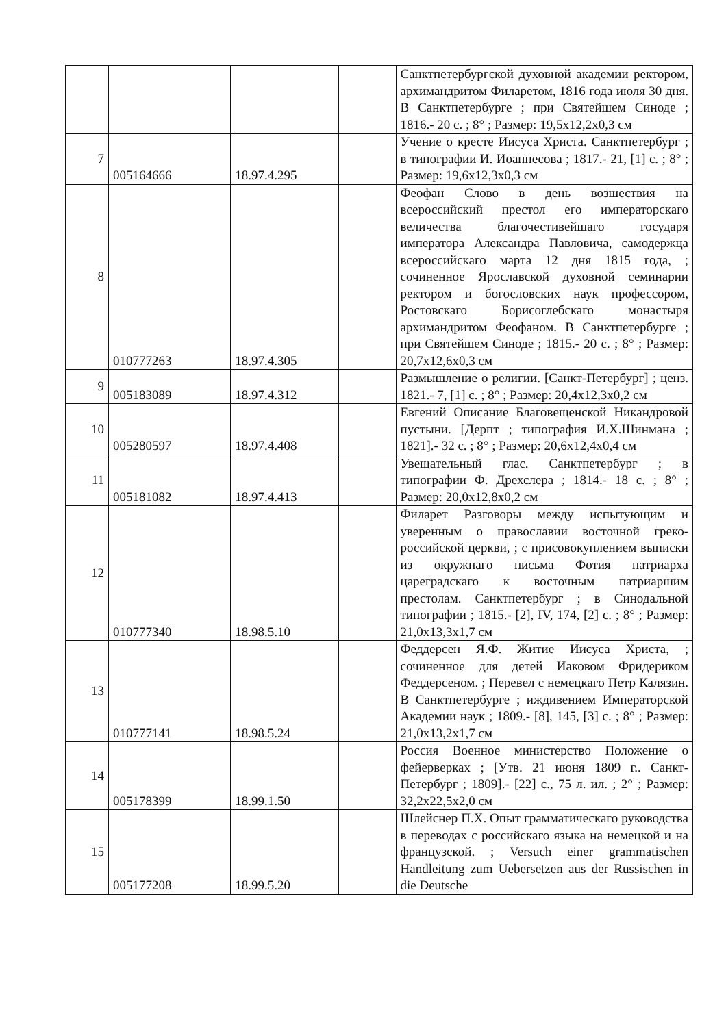| | | | | Санктпетербургской духовной академии ректором, архимандритом Филаретом, 1816 года июля 30 дня. В Санктпетербурге ; при Святейшем Синоде ; 1816.- 20 с. ; 8° ; Размер: 19,5x12,2x0,3 см |
| 7 | 005164666 | 18.97.4.295 | | Учение о кресте Иисуса Христа. Санктпетербург ; в типографии И. Иоаннесова ; 1817.- 21, [1] с. ; 8° ; Размер: 19,6x12,3x0,3 см |
| 8 | 010777263 | 18.97.4.305 | | Феофан Слово в день возшествия на всероссийский престол его императорскаго величества благочестивейшаго государя императора Александра Павловича, самодержца всероссийскаго марта 12 дня 1815 года, ; сочиненное Ярославской духовной семинарии ректором и богословских наук профессором, Ростовскаго Борисоглебскаго монастыря архимандритом Феофаном. В Санктпетербурге ; при Святейшем Синоде ; 1815.- 20 с. ; 8° ; Размер: 20,7x12,6x0,3 см |
| 9 | 005183089 | 18.97.4.312 | | Размышление о религии. [Санкт-Петербург] ; ценз. 1821.- 7, [1] с. ; 8° ; Размер: 20,4x12,3x0,2 см |
| 10 | 005280597 | 18.97.4.408 | | Евгений Описание Благовещенской Никандровой пустыни. [Дерпт ; типография И.Х.Шинмана ; 1821].- 32 с. ; 8° ; Размер: 20,6x12,4x0,4 см |
| 11 | 005181082 | 18.97.4.413 | | Увещательный глас. Санктпетербург ; в типографии Ф. Дрехслера ; 1814.- 18 с. ; 8° ; Размер: 20,0x12,8x0,2 см |
| 12 | 010777340 | 18.98.5.10 | | Филарет Разговоры между испытующим и уверенным о православии восточной греко-российской церкви, ; с присовокуплением выписки из окружнаго письма Фотия патриарха цареградскаго к восточным патриаршим престолам. Санктпетербург ; в Синодальной типографии ; 1815.- [2], IV, 174, [2] с. ; 8° ; Размер: 21,0x13,3x1,7 см |
| 13 | 010777141 | 18.98.5.24 | | Феддерсен Я.Ф. Житие Иисуса Христа, ; сочиненное для детей Иаковом Фридериком Феддерсеном. ; Перевел с немецкаго Петр Калязин. В Санктпетербурге ; иждивением Императорской Академии наук ; 1809.- [8], 145, [3] с. ; 8° ; Размер: 21,0x13,2x1,7 см |
| 14 | 005178399 | 18.99.1.50 | | Россия Военное министерство Положение о фейерверках ; [Утв. 21 июня 1809 г.. Санкт-Петербург ; 1809].- [22] с., 75 л. ил. ; 2° ; Размер: 32,2x22,5x2,0 см |
| 15 | 005177208 | 18.99.5.20 | | Шлейснер П.Х. Опыт грамматическаго руководства в переводах с российскаго языка на немецкой и на французской. ; Versuch einer grammatischen Handleitung zum Uebersetzen aus der Russischen in die Deutsche |